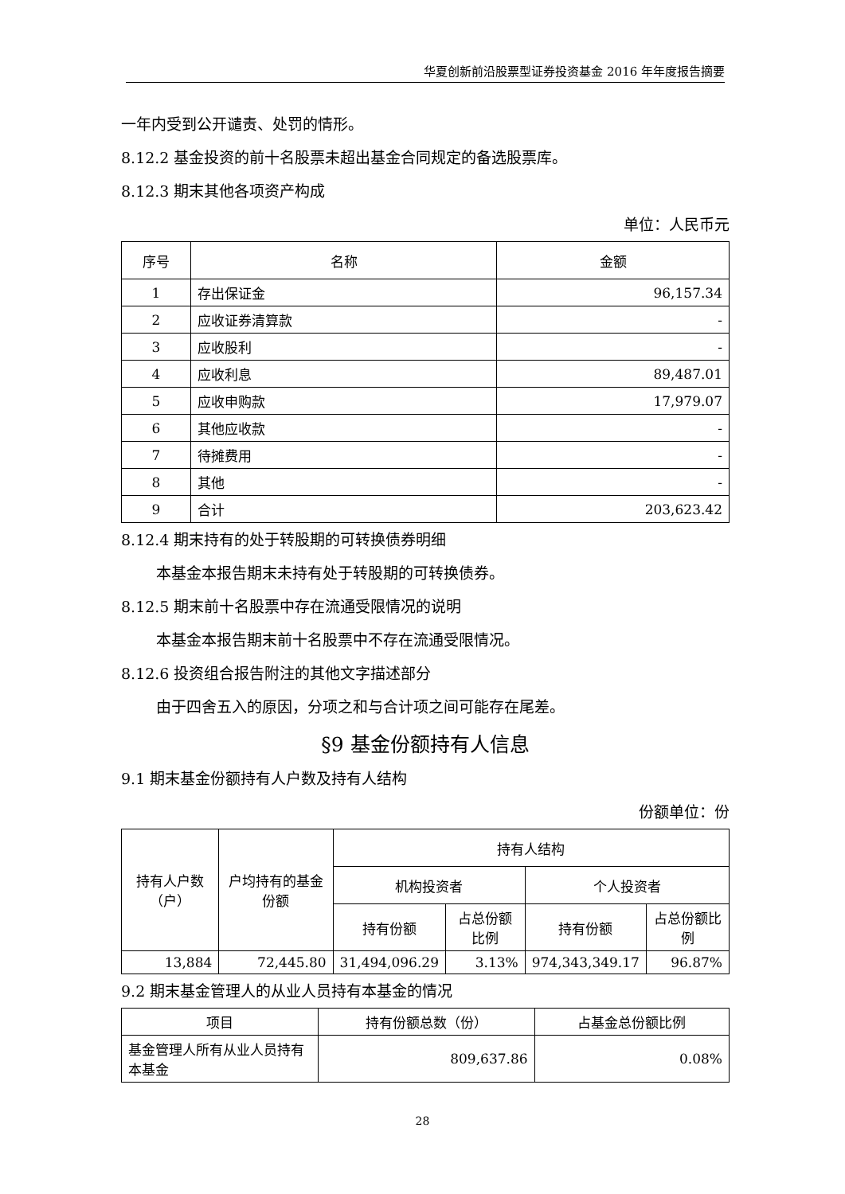华夏创新前沿股票型证券投资基金 2016 年年度报告摘要
一年内受到公开谴责、处罚的情形。
8.12.2 基金投资的前十名股票未超出基金合同规定的备选股票库。
8.12.3 期末其他各项资产构成
单位：人民币元
| 序号 | 名称 | 金额 |
| --- | --- | --- |
| 1 | 存出保证金 | 96,157.34 |
| 2 | 应收证券清算款 | - |
| 3 | 应收股利 | - |
| 4 | 应收利息 | 89,487.01 |
| 5 | 应收申购款 | 17,979.07 |
| 6 | 其他应收款 | - |
| 7 | 待摊费用 | - |
| 8 | 其他 | - |
| 9 | 合计 | 203,623.42 |
8.12.4 期末持有的处于转股期的可转换债券明细
本基金本报告期末未持有处于转股期的可转换债券。
8.12.5 期末前十名股票中存在流通受限情况的说明
本基金本报告期末前十名股票中不存在流通受限情况。
8.12.6 投资组合报告附注的其他文字描述部分
由于四舍五入的原因，分项之和与合计项之间可能存在尾差。
§9 基金份额持有人信息
9.1 期末基金份额持有人户数及持有人结构
份额单位：份
| 持有人户数（户） | 户均持有的基金份额 | 持有人结构 | | | |
| --- | --- | --- | --- | --- | --- |
| | | 机构投资者 | | 个人投资者 | |
| | | 持有份额 | 占总份额比例 | 持有份额 | 占总份额比例 |
| 13,884 | 72,445.80 | 31,494,096.29 | 3.13% | 974,343,349.17 | 96.87% |
9.2 期末基金管理人的从业人员持有本基金的情况
| 项目 | 持有份额总数（份） | 占基金总份额比例 |
| --- | --- | --- |
| 基金管理人所有从业人员持有本基金 | 809,637.86 | 0.08% |
28